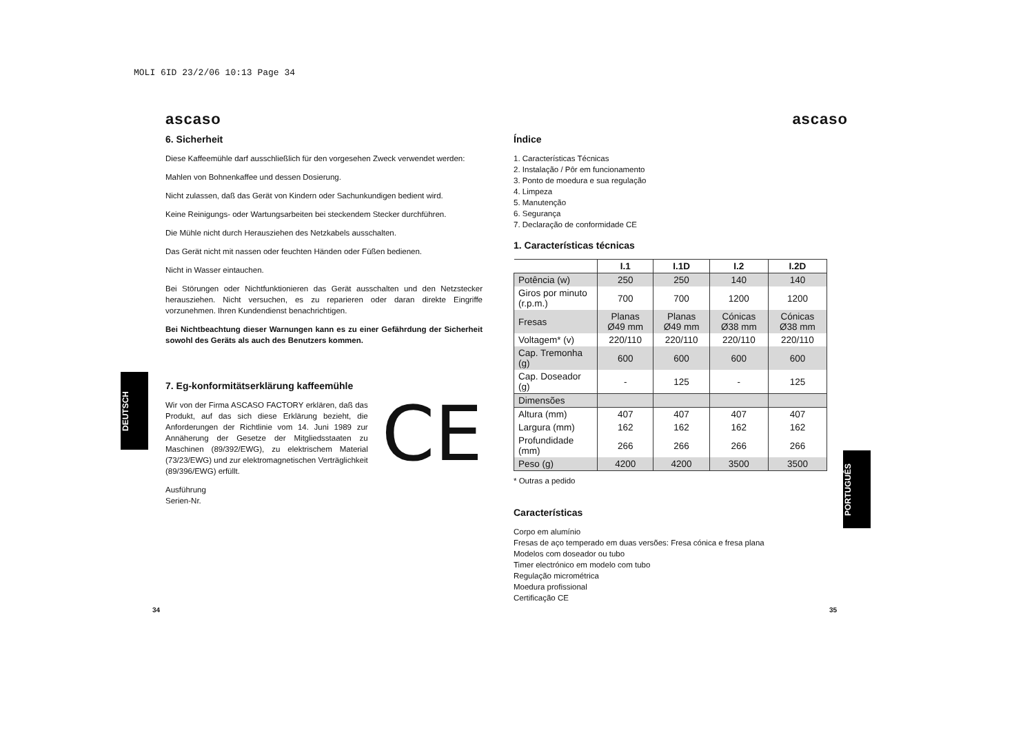MOLI 6ID 23/2/06 10:13 Page 34
ascaso
6. Sicherheit
Diese Kaffeemühle darf ausschließlich für den vorgesehen Zweck verwendet werden:
Mahlen von Bohnenkaffee und dessen Dosierung.
Nicht zulassen, daß das Gerät von Kindern oder Sachunkundigen bedient wird.
Keine Reinigungs- oder Wartungsarbeiten bei steckendem Stecker durchführen.
Die Mühle nicht durch Herausziehen des Netzkabels ausschalten.
Das Gerät nicht mit nassen oder feuchten Händen oder Füßen bedienen.
Nicht in Wasser eintauchen.
Bei Störungen oder Nichtfunktionieren das Gerät ausschalten und den Netzstecker herausziehen. Nicht versuchen, es zu reparieren oder daran direkte Eingriffe vorzunehmen. Ihren Kundendienst benachrichtigen.
Bei Nichtbeachtung dieser Warnungen kann es zu einer Gefährdung der Sicherheit sowohl des Geräts als auch des Benutzers kommen.
7. Eg-konformitätserklärung kaffeemühle
CE
Wir von der Firma ASCASO FACTORY erklären, daß das Produkt, auf das sich diese Erklärung bezieht, die Anforderungen der Richtlinie vom 14. Juni 1989 zur Annäherung der Gesetze der Mitgliedsstaaten zu Maschinen (89/392/EWG), zu elektrischem Material (73/23/EWG) und zur elektromagnetischen Verträglichkeit (89/396/EWG) erfüllt.
Ausführung
Serien-Nr.
DEUTSCH
ascaso
Índice
1. Características Técnicas
2. Instalação / Pôr em funcionamento
3. Ponto de moedura e sua regulação
4. Limpeza
5. Manutenção
6. Segurança
7. Declaração de conformidade CE
1. Características técnicas
| | I.1 | I.1D | I.2 | I.2D |
| --- | --- | --- | --- | --- |
| Potência (w) | 250 | 250 | 140 | 140 |
| Giros por minuto (r.p.m.) | 700 | 700 | 1200 | 1200 |
| Fresas | Planas Ø49 mm | Planas Ø49 mm | Cónicas Ø38 mm | Cónicas Ø38 mm |
| Voltagem* (v) | 220/110 | 220/110 | 220/110 | 220/110 |
| Cap. Tremonha (g) | 600 | 600 | 600 | 600 |
| Cap. Doseador (g) | - | 125 | - | 125 |
| Dimensões | | | | |
| Altura (mm) | 407 | 407 | 407 | 407 |
| Largura (mm) | 162 | 162 | 162 | 162 |
| Profundidade (mm) | 266 | 266 | 266 | 266 |
| Peso (g) | 4200 | 4200 | 3500 | 3500 |
* Outras a pedido
Características
Corpo em alumínio
Fresas de aço temperado em duas versões: Fresa cónica e fresa plana
Modelos com doseador ou tubo
Timer electrónico em modelo com tubo
Regulação micrométrica
Moedura profissional
Certificação CE
PORTUGUÊS
34 35